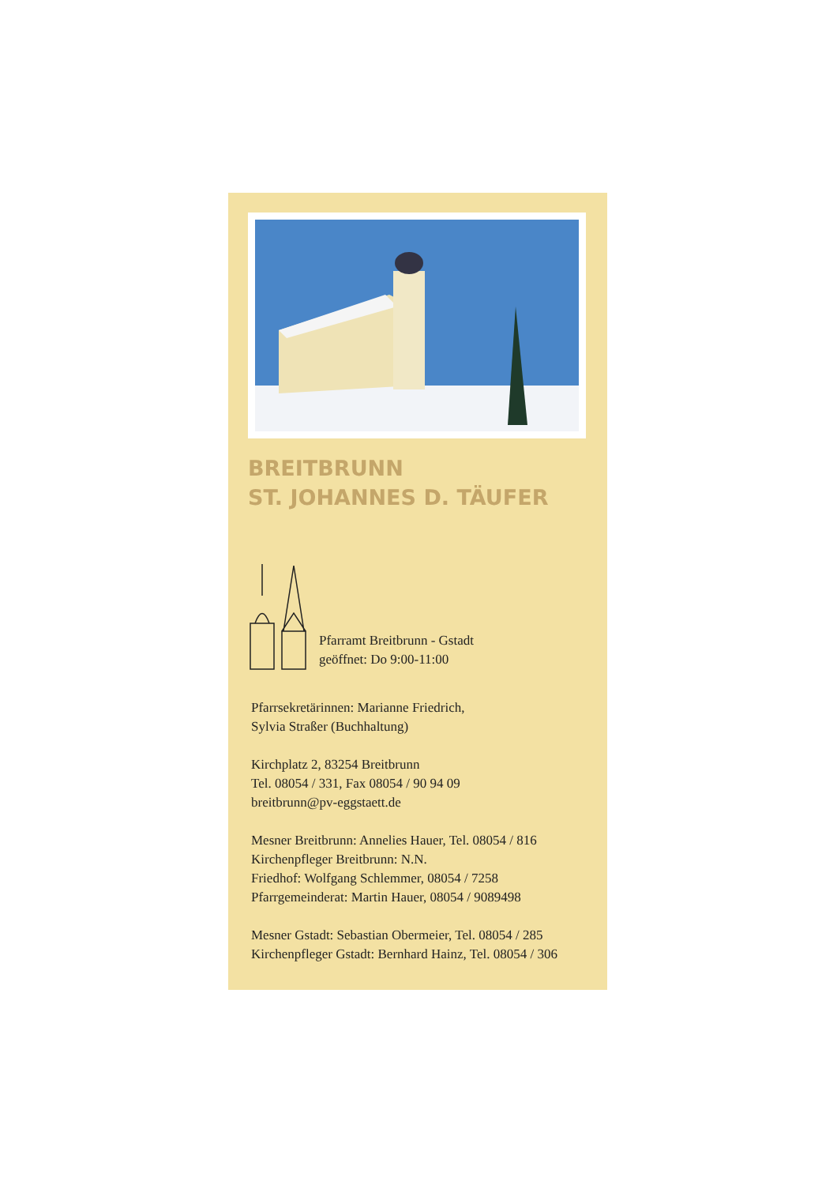BREITBRUNN
ST. JOHANNES D. TÄUFER
Pfarramt Breitbrunn - Gstadt
geöffnet: Do 9:00-11:00
Pfarrsekretärinnen: Marianne Friedrich,
Sylvia Straßer (Buchhaltung)
Kirchplatz 2, 83254 Breitbrunn
Tel. 08054 / 331, Fax 08054 / 90 94 09
breitbrunn@pv-eggstaett.de
Mesner Breitbrunn: Annelies Hauer, Tel. 08054 / 816
Kirchenpfleger Breitbrunn: N.N.
Friedhof: Wolfgang Schlemmer, 08054 / 7258
Pfarrgemeinderat: Martin Hauer, 08054 / 9089498
Mesner Gstadt: Sebastian Obermeier, Tel. 08054 / 285
Kirchenpfleger Gstadt: Bernhard Hainz, Tel. 08054 / 306